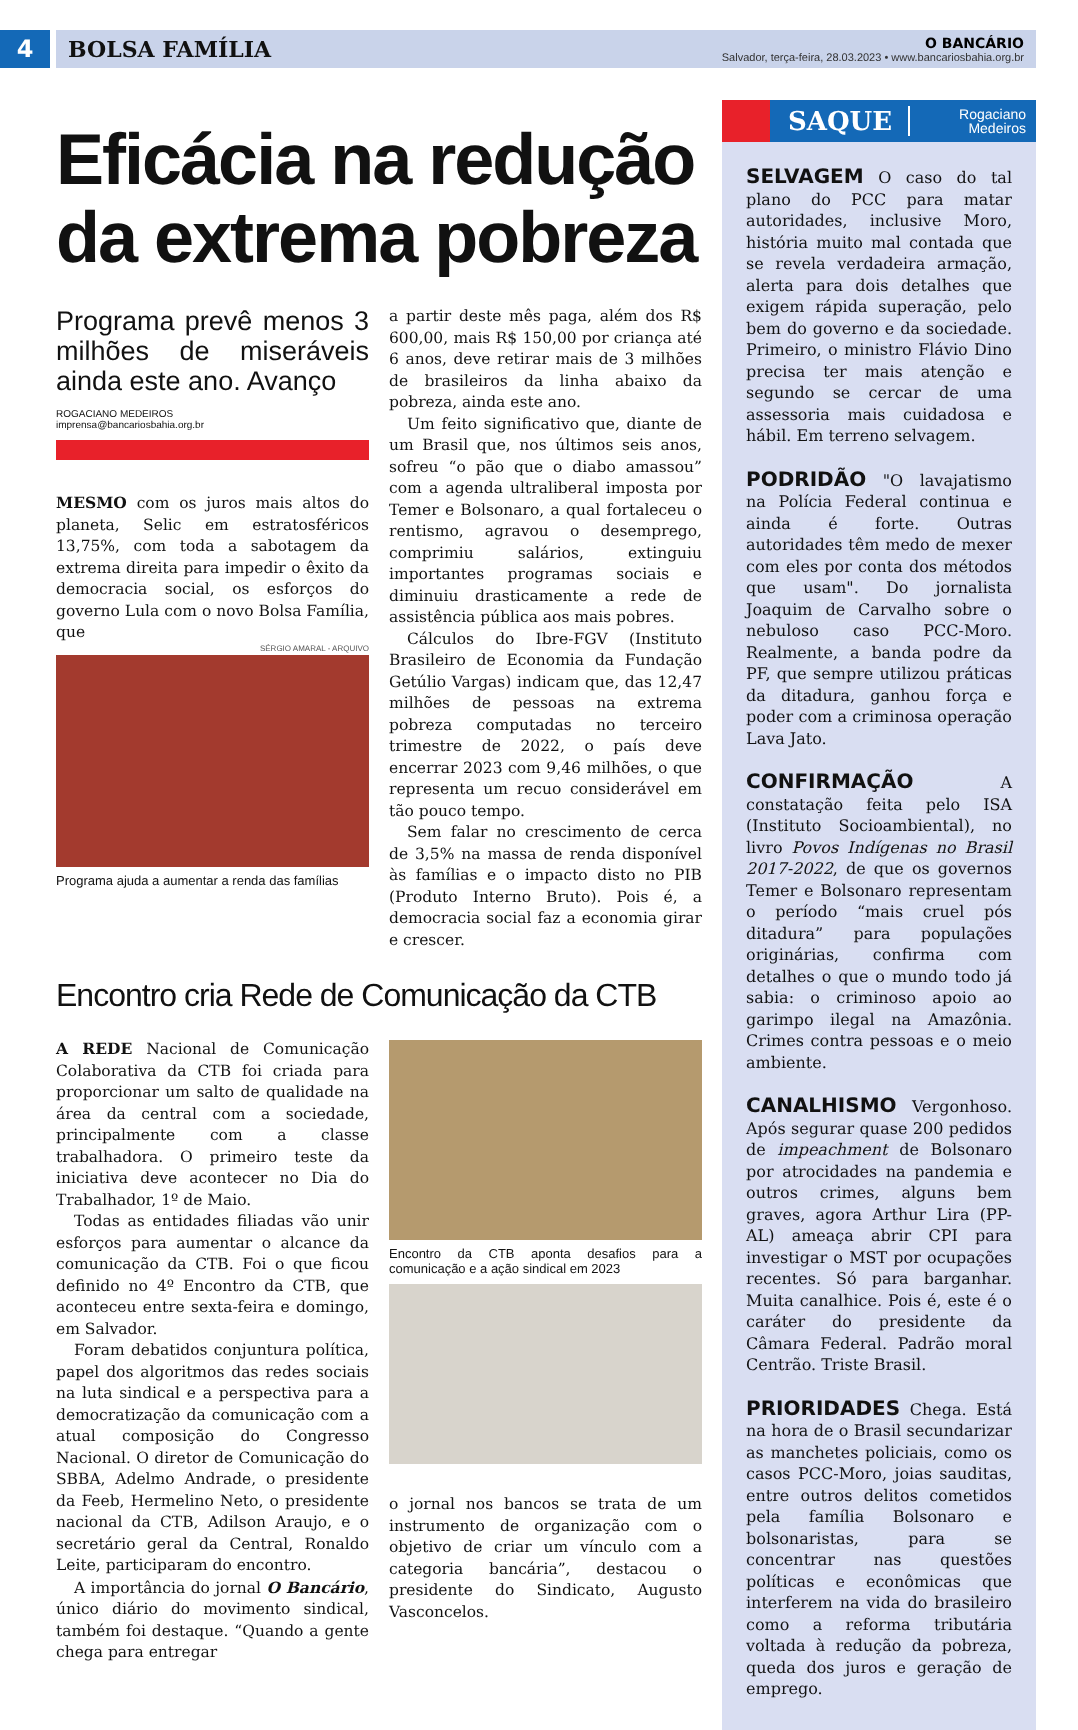4
BOLSA FAMÍLIA O BANCÁRIO
Salvador, terça-feira, 28.03.2023 • www.bancariosbahia.org.br
Eficácia na redução da extrema pobreza
Programa prevê menos 3 milhões de miseráveis ainda este ano. Avanço
ROGACIANO MEDEIROS
imprensa@bancariosbahia.org.br
MESMO com os juros mais altos do planeta, Selic em estratosféricos 13,75%, com toda a sabotagem da extrema direita para impedir o êxito da democracia social, os esforços do governo Lula com o novo Bolsa Família, que
SÉRGIO AMARAL - ARQUIVO
Programa ajuda a aumentar a renda das famílias
a partir deste mês paga, além dos R$ 600,00, mais R$ 150,00 por criança até 6 anos, deve retirar mais de 3 milhões de brasileiros da linha abaixo da pobreza, ainda este ano.
Um feito significativo que, diante de um Brasil que, nos últimos seis anos, sofreu “o pão que o diabo amassou” com a agenda ultraliberal imposta por Temer e Bolsonaro, a qual fortaleceu o rentismo, agravou o desemprego, comprimiu salários, extinguiu importantes programas sociais e diminuiu drasticamente a rede de assistência pública aos mais pobres.
Cálculos do Ibre-FGV (Instituto Brasileiro de Economia da Fundação Getúlio Vargas) indicam que, das 12,47 milhões de pessoas na extrema pobreza computadas no terceiro trimestre de 2022, o país deve encerrar 2023 com 9,46 milhões, o que representa um recuo considerável em tão pouco tempo.
Sem falar no crescimento de cerca de 3,5% na massa de renda disponível às famílias e o impacto disto no PIB (Produto Interno Bruto). Pois é, a democracia social faz a economia girar e crescer.
Encontro cria Rede de Comunicação da CTB
A REDE Nacional de Comunicação Colaborativa da CTB foi criada para proporcionar um salto de qualidade na área da central com a sociedade, principalmente com a classe trabalhadora. O primeiro teste da iniciativa deve acontecer no Dia do Trabalhador, 1º de Maio.
Todas as entidades filiadas vão unir esforços para aumentar o alcance da comunicação da CTB. Foi o que ficou definido no 4º Encontro da CTB, que aconteceu entre sexta-feira e domingo, em Salvador.
Foram debatidos conjuntura política, papel dos algoritmos das redes sociais na luta sindical e a perspectiva para a democratização da comunicação com a atual composição do Congresso Nacional. O diretor de Comunicação do SBBA, Adelmo Andrade, o presidente da Feeb, Hermelino Neto, o presidente nacional da CTB, Adilson Araujo, e o secretário geral da Central, Ronaldo Leite, participaram do encontro.
A importância do jornal O Bancário, único diário do movimento sindical, também foi destaque. “Quando a gente chega para entregar
Encontro da CTB aponta desafios para a comunicação e a ação sindical em 2023
o jornal nos bancos se trata de um instrumento de organização com o objetivo de criar um vínculo com a categoria bancária”, destacou o presidente do Sindicato, Augusto Vasconcelos.
SAQUE Rogaciano
Medeiros
SELVAGEM O caso do tal plano do PCC para matar autoridades, inclusive Moro, história muito mal contada que se revela verdadeira armação, alerta para dois detalhes que exigem rápida superação, pelo bem do governo e da sociedade. Primeiro, o ministro Flávio Dino precisa ter mais atenção e segundo se cercar de uma assessoria mais cuidadosa e hábil. Em terreno selvagem.
PODRIDÃO "O lavajatismo na Polícia Federal continua e ainda é forte. Outras autoridades têm medo de mexer com eles por conta dos métodos que usam". Do jornalista Joaquim de Carvalho sobre o nebuloso caso PCC-Moro. Realmente, a banda podre da PF, que sempre utilizou práticas da ditadura, ganhou força e poder com a criminosa operação Lava Jato.
CONFIRMAÇÃO A constatação feita pelo ISA (Instituto Socioambiental), no livro Povos Indígenas no Brasil 2017-2022, de que os governos Temer e Bolsonaro representam o período “mais cruel pós ditadura” para populações originárias, confirma com detalhes o que o mundo todo já sabia: o criminoso apoio ao garimpo ilegal na Amazônia. Crimes contra pessoas e o meio ambiente.
CANALHISMO Vergonhoso. Após segurar quase 200 pedidos de impeachment de Bolsonaro por atrocidades na pandemia e outros crimes, alguns bem graves, agora Arthur Lira (PP-AL) ameaça abrir CPI para investigar o MST por ocupações recentes. Só para barganhar. Muita canalhice. Pois é, este é o caráter do presidente da Câmara Federal. Padrão moral Centrão. Triste Brasil.
PRIORIDADES Chega. Está na hora de o Brasil secundarizar as manchetes policiais, como os casos PCC-Moro, joias sauditas, entre outros delitos cometidos pela família Bolsonaro e bolsonaristas, para se concentrar nas questões políticas e econômicas que interferem na vida do brasileiro como a reforma tributária voltada à redução da pobreza, queda dos juros e geração de emprego.